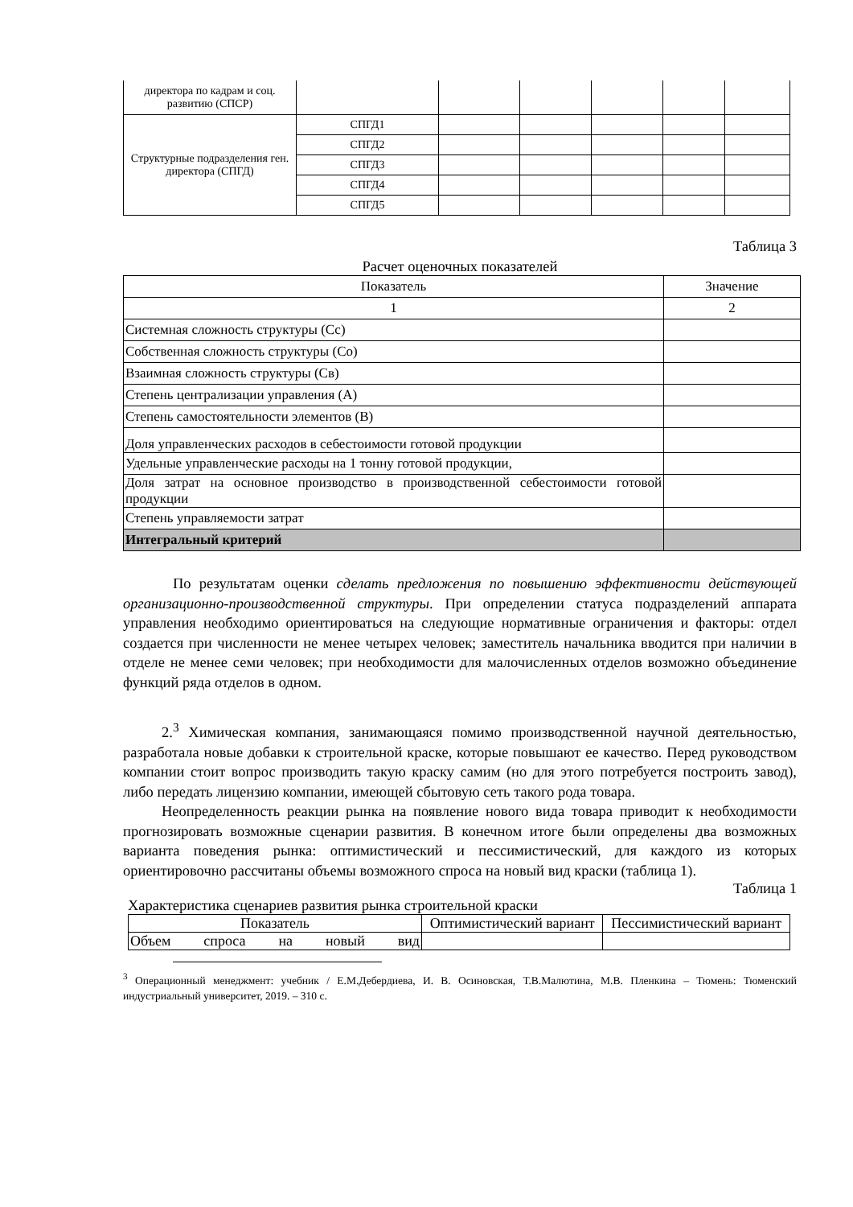| директора по кадрам и соц. развитию (СПСР) | | | | | | |
| Структурные подразделения ген. директора (СПГД) | СПГД1 | | | | | |
| | СПГД2 | | | | | |
| | СПГД3 | | | | | |
| | СПГД4 | | | | | |
| | СПГД5 | | | | | |
Таблица 3
Расчет оценочных показателей
| Показатель | Значение |
| --- | --- |
| 1 | 2 |
| Системная сложность структуры (Сс) | |
| Собственная сложность структуры (Со) | |
| Взаимная сложность структуры (Св) | |
| Степень централизации управления (А) | |
| Степень самостоятельности элементов (В) | |
| Доля управленческих расходов в себестоимости готовой продукции | |
| Удельные управленческие расходы на 1 тонну готовой продукции, | |
| Доля затрат на основное производство в производственной себестоимости готовой продукции | |
| Степень управляемости затрат | |
| Интегральный критерий | |
По результатам оценки сделать предложения по повышению эффективности действующей организационно-производственной структуры. При определении статуса подразделений аппарата управления необходимо ориентироваться на следующие нормативные ограничения и факторы: отдел создается при численности не менее четырех человек; заместитель начальника вводится при наличии в отделе не менее семи человек; при необходимости для малочисленных отделов возможно объединение функций ряда отделов в одном.
2.<sup>3</sup> Химическая компания, занимающаяся помимо производственной научной деятельностью, разработала новые добавки к строительной краске, которые повышают ее качество. Перед руководством компании стоит вопрос производить такую краску самим (но для этого потребуется построить завод), либо передать лицензию компании, имеющей сбытовую сеть такого рода товара.
Неопределенность реакции рынка на появление нового вида товара приводит к необходимости прогнозировать возможные сценарии развития. В конечном итоге были определены два возможных варианта поведения рынка: оптимистический и пессимистический, для каждого из которых ориентировочно рассчитаны объемы возможного спроса на новый вид краски (таблица 1).
Таблица 1
Характеристика сценариев развития рынка строительной краски
| Показатель | Оптимистический вариант | Пессимистический вариант |
| --- | --- | --- |
| Объем спроса на новый вид | | |
<sup>3</sup> Операционный менеджмент: учебник / Е.М.Дебердиева, И. В. Осиновская, Т.В.Малютина, М.В. Пленкина – Тюмень: Тюменский индустриальный университет, 2019. – 310 с.